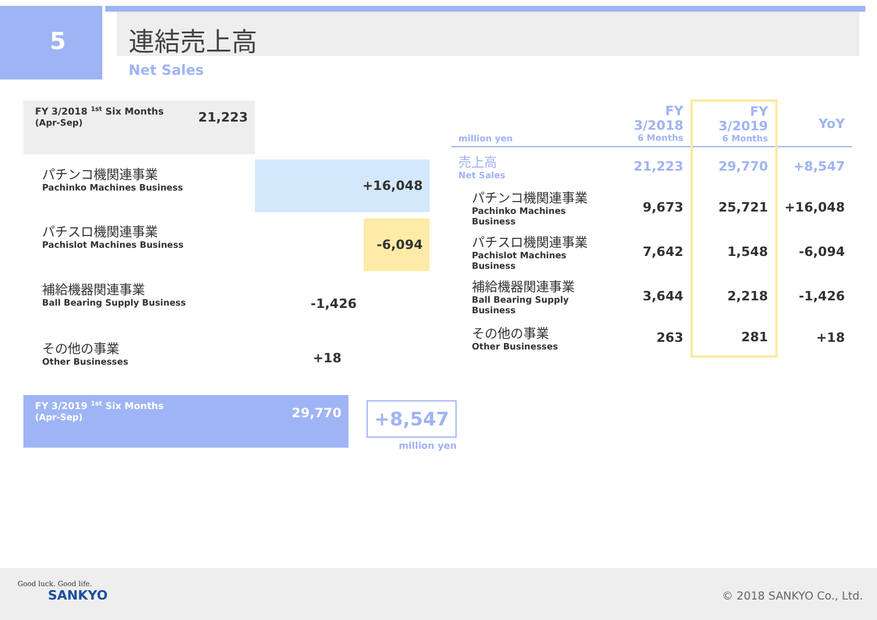5
連結売上高
Net Sales
FY 3/2018 <sup>1st</sup> Six Months 21,223
(Apr-Sep)
パチンコ機関連事業
Pachinko Machines Business
+16,048
パチスロ機関連事業
Pachislot Machines Business
-6,094
補給機器関連事業
Ball Bearing Supply Business
-1,426
その他の事業
Other Businesses
+18
FY 3/2019 <sup>1st</sup> Six Months 29,770
(Apr-Sep)
+8,547
million yen
| million yen | FY 3/2018 6 Months | FY 3/2019 6 Months | YoY |
| --- | --- | --- | --- |
| 売上高 Net Sales | 21,223 | 29,770 | +8,547 |
| パチンコ機関連事業 Pachinko Machines Business | 9,673 | 25,721 | +16,048 |
| パチスロ機関連事業 Pachislot Machines Business | 7,642 | 1,548 | -6,094 |
| 補給機器関連事業 Ball Bearing Supply Business | 3,644 | 2,218 | -1,426 |
| その他の事業 Other Businesses | 263 | 281 | +18 |
Good luck. Good life.
SANKYO
© 2018 SANKYO Co., Ltd.